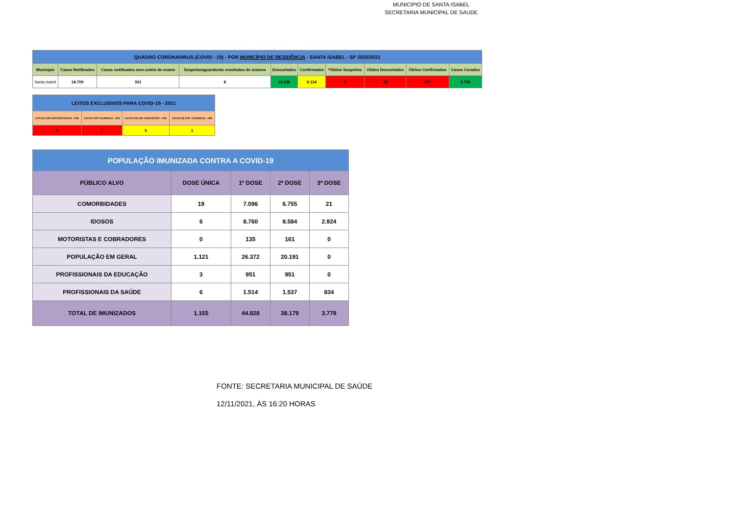MUNICIPIO DE SANTA ISABEL
SECRETARIA MUNICIPAL DE SAUDE
| QUADRO CORONAVIRUS (COVID - 19) - POR MUNICÍPIO DE RESIDÊNCIA - SANTA ISABEL - SP 2020/2021 | | | | | | | | | |
| --- | --- | --- | --- | --- | --- | --- | --- | --- | --- |
| Município | Casos Notificados | Casos notificados sem coleta de exame | Suspeito/aguardando resultados de exames | Descartados | Confirmados | *Óbitos Suspeitos | Obitos Descartados | Óbitos Confirmados | Casos Curados |
| Santa Isabel | 18.709 | 531 | 8 | 12.036 | 6.134 | 0 | 78 | 257 | 5.790 |
| LEITOS EXCLUSIVOS PARA COVID-19 - 2021 | | | |
| --- | --- | --- | --- |
| LEITOS COM SVP EXISTENTES - UPA | LEITOS SVP OCUPADOS - UPA | LEITOS DE ENF. EXISTENTES - UPA | LEITOS DE ENF. OCUPADOS - UPA |
| 9 | 1 | 5 | 1 |
| POPULAÇÃO IMUNIZADA CONTRA A COVID-19 | | | | |
| --- | --- | --- | --- | --- |
| PÚBLICO ALVO | DOSE ÚNICA | 1ª DOSE | 2ª DOSE | 3ª DOSE |
| COMORBIDADES | 19 | 7.096 | 6.755 | 21 |
| IDOSOS | 6 | 8.760 | 8.584 | 2.924 |
| MOTORISTAS E COBRADORES | 0 | 135 | 161 | 0 |
| POPULAÇÃO EM GERAL | 1.121 | 26.372 | 20.191 | 0 |
| PROFISSIONAIS DA EDUCAÇÃO | 3 | 951 | 951 | 0 |
| PROFISSIONAIS DA SAÚDE | 6 | 1.514 | 1.537 | 834 |
| TOTAL DE IMUNIZADOS | 1.155 | 44.828 | 38.179 | 3.779 |
FONTE: SECRETARIA MUNICIPAL DE SAÚDE
12/11/2021, ÀS 16:20 HORAS